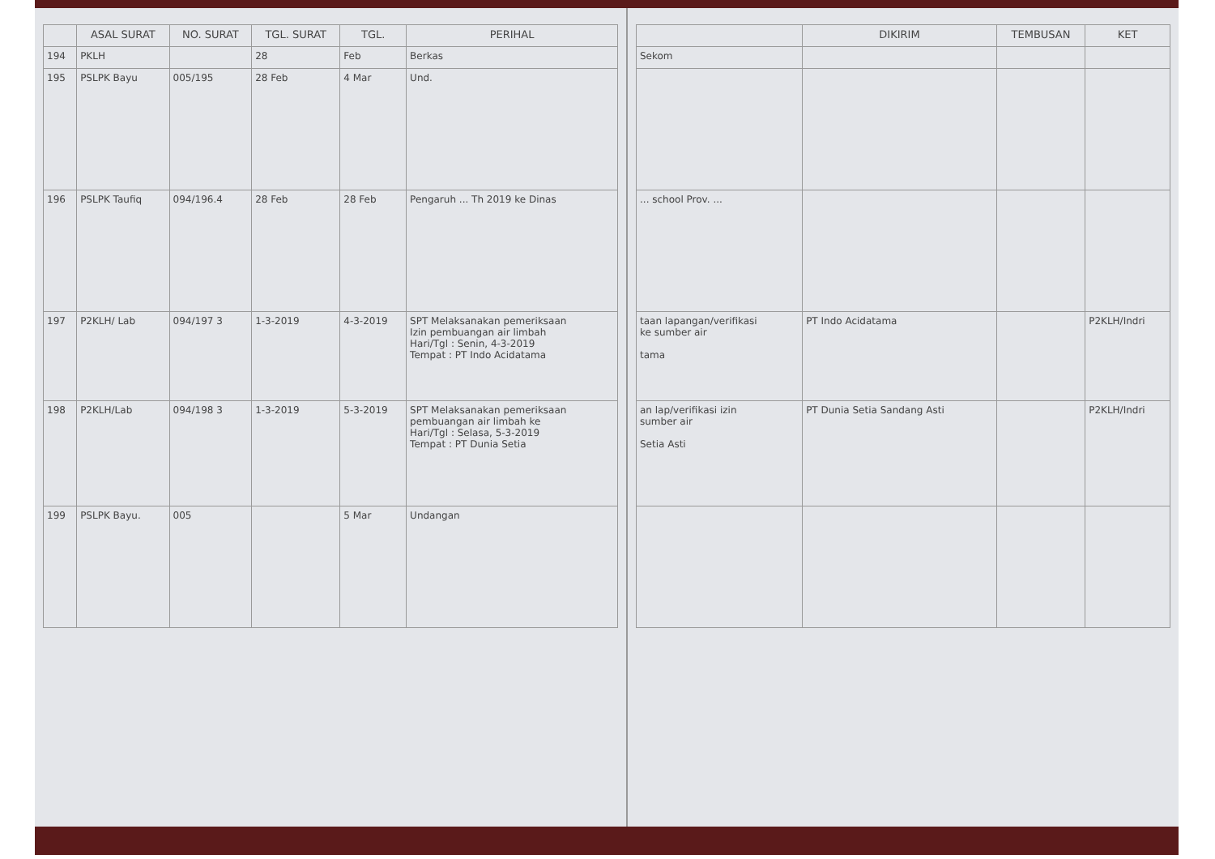| | ASAL SURAT | NO. SURAT | TGL. SURAT | TGL. | PERIHAL |
| --- | --- | --- | --- | --- | --- |
| 194 | PKLH | | 28 | Feb | Berkas |
| 195 | PSLPK Bayu | 005/195 | 28 Feb | 4 Mar | Und. |
| 196 | PSLPK Taufiq | 094/196.4 | 28 Feb | 28 Feb | Pengaruh ... Th 2019 ke Dinas |
| 197 | P2KLH/ Lab | 094/197 3 | 1-3-2019 | 4-3-2019 | SPT Melaksanakan pemeriksaan Izin pembuangan air limbah Hari/Tgl : Senin, 4-3-2019 Tempat : PT Indo Acidatama |
| 198 | P2KLH/Lab | 094/198 3 | 1-3-2019 | 5-3-2019 | SPT Melaksanakan pemeriksaan pembuangan air limbah ke Hari/Tgl : Selasa, 5-3-2019 Tempat : PT Dunia Setia |
| 199 | PSLPK Bayu. | 005 | | 5 Mar | Undangan |
| | DIKIRIM | TEMBUSAN | KET |
| --- | --- | --- | --- |
| Sekom | | | |
| ... school Prov. ... | | | |
| taan lapangan/verifikasi ke sumber air tama | PT Indo Acidatama | | P2KLH/Indri |
| an lap/verifikasi izin sumber air Setia Asti | PT Dunia Setia Sandang Asti | | P2KLH/Indri |